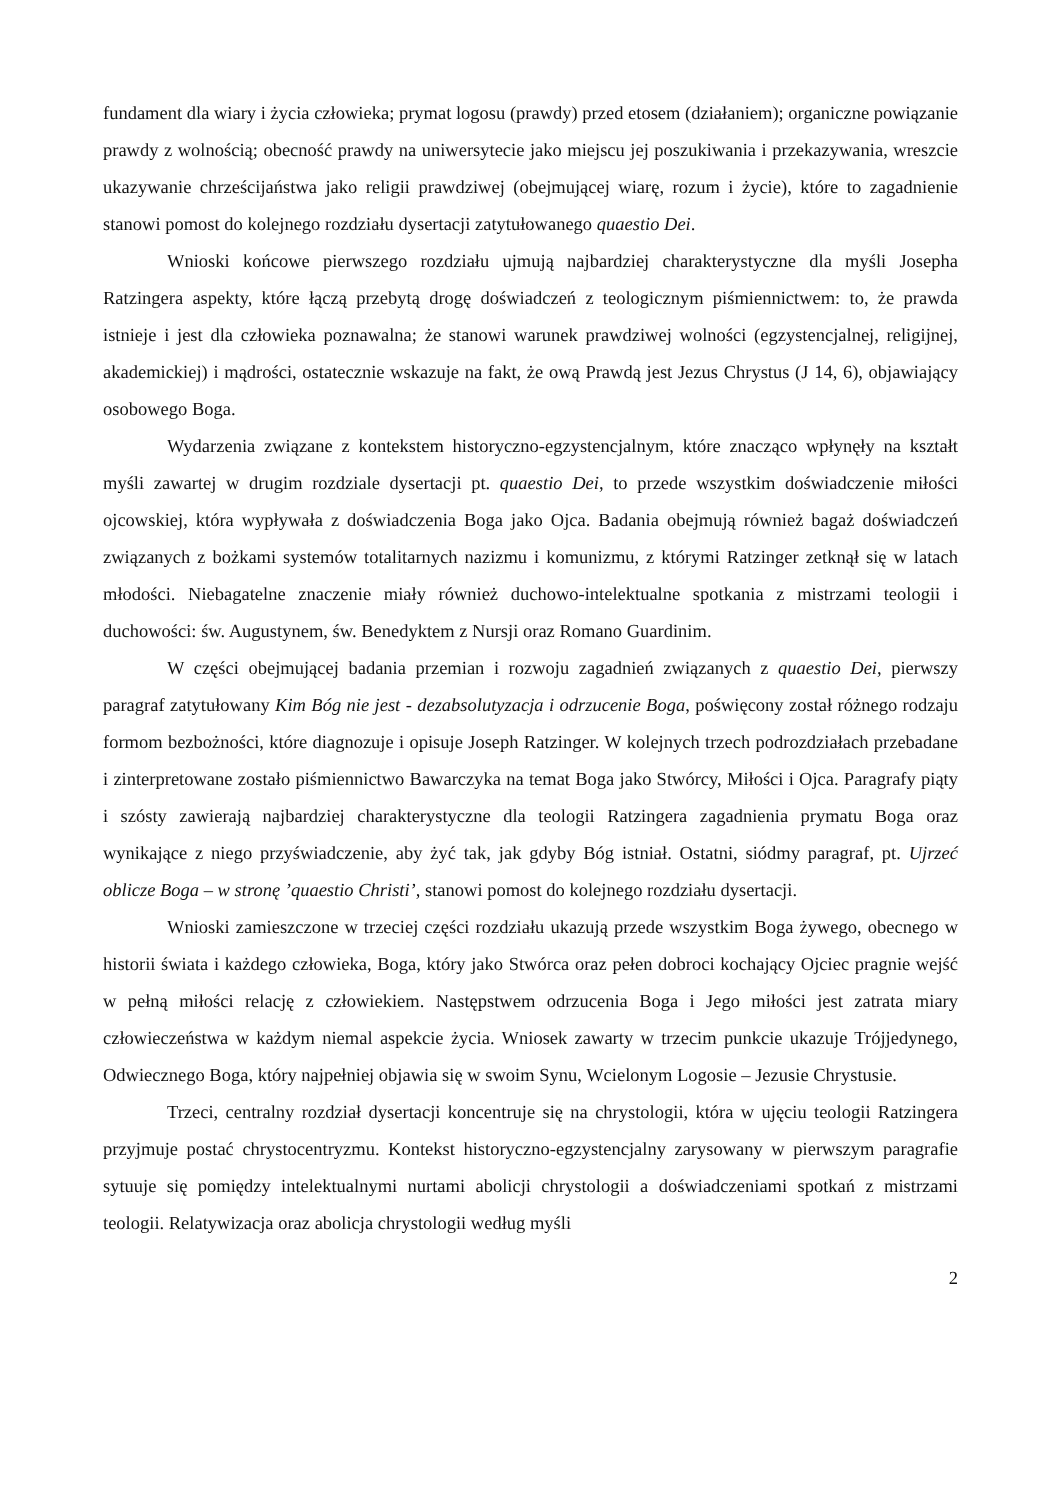fundament dla wiary i życia człowieka; prymat logosu (prawdy) przed etosem (działaniem); organiczne powiązanie prawdy z wolnością; obecność prawdy na uniwersytecie jako miejscu jej poszukiwania i przekazywania, wreszcie ukazywanie chrześcijaństwa jako religii prawdziwej (obejmującej wiarę, rozum i życie), które to zagadnienie stanowi pomost do kolejnego rozdziału dysertacji zatytułowanego quaestio Dei.
Wnioski końcowe pierwszego rozdziału ujmują najbardziej charakterystyczne dla myśli Josepha Ratzingera aspekty, które łączą przebytą drogę doświadczeń z teologicznym piśmiennictwem: to, że prawda istnieje i jest dla człowieka poznawalna; że stanowi warunek prawdziwej wolności (egzystencjalnej, religijnej, akademickiej) i mądrości, ostatecznie wskazuje na fakt, że ową Prawdą jest Jezus Chrystus (J 14, 6), objawiający osobowego Boga.
Wydarzenia związane z kontekstem historyczno-egzystencjalnym, które znacząco wpłynęły na kształt myśli zawartej w drugim rozdziale dysertacji pt. quaestio Dei, to przede wszystkim doświadczenie miłości ojcowskiej, która wypływała z doświadczenia Boga jako Ojca. Badania obejmują również bagaż doświadczeń związanych z bożkami systemów totalitarnych nazizmu i komunizmu, z którymi Ratzinger zetknął się w latach młodości. Niebagatelne znaczenie miały również duchowo-intelektualne spotkania z mistrzami teologii i duchowości: św. Augustynem, św. Benedyktem z Nursji oraz Romano Guardinim.
W części obejmującej badania przemian i rozwoju zagadnień związanych z quaestio Dei, pierwszy paragraf zatytułowany Kim Bóg nie jest - dezabsolutyzacja i odrzucenie Boga, poświęcony został różnego rodzaju formom bezbożności, które diagnozuje i opisuje Joseph Ratzinger. W kolejnych trzech podrozdziałach przebadane i zinterpretowane zostało piśmiennictwo Bawarczyka na temat Boga jako Stwórcy, Miłości i Ojca. Paragrafy piąty i szósty zawierają najbardziej charakterystyczne dla teologii Ratzingera zagadnienia prymatu Boga oraz wynikające z niego przyświadczenie, aby żyć tak, jak gdyby Bóg istniał. Ostatni, siódmy paragraf, pt. Ujrzeć oblicze Boga – w stronę ’quaestio Christi’, stanowi pomost do kolejnego rozdziału dysertacji.
Wnioski zamieszczone w trzeciej części rozdziału ukazują przede wszystkim Boga żywego, obecnego w historii świata i każdego człowieka, Boga, który jako Stwórca oraz pełen dobroci kochający Ojciec pragnie wejść w pełną miłości relację z człowiekiem. Następstwem odrzucenia Boga i Jego miłości jest zatrata miary człowieczeństwa w każdym niemal aspekcie życia. Wniosek zawarty w trzecim punkcie ukazuje Trójjedynego, Odwiecznego Boga, który najpełniej objawia się w swoim Synu, Wcielonym Logosie – Jezusie Chrystusie.
Trzeci, centralny rozdział dysertacji koncentruje się na chrystologii, która w ujęciu teologii Ratzingera przyjmuje postać chrystocentryzmu. Kontekst historyczno-egzystencjalny zarysowany w pierwszym paragrafie sytuuje się pomiędzy intelektualnymi nurtami abolicji chrystologii a doświadczeniami spotkań z mistrzami teologii. Relatywizacja oraz abolicja chrystologii według myśli
2